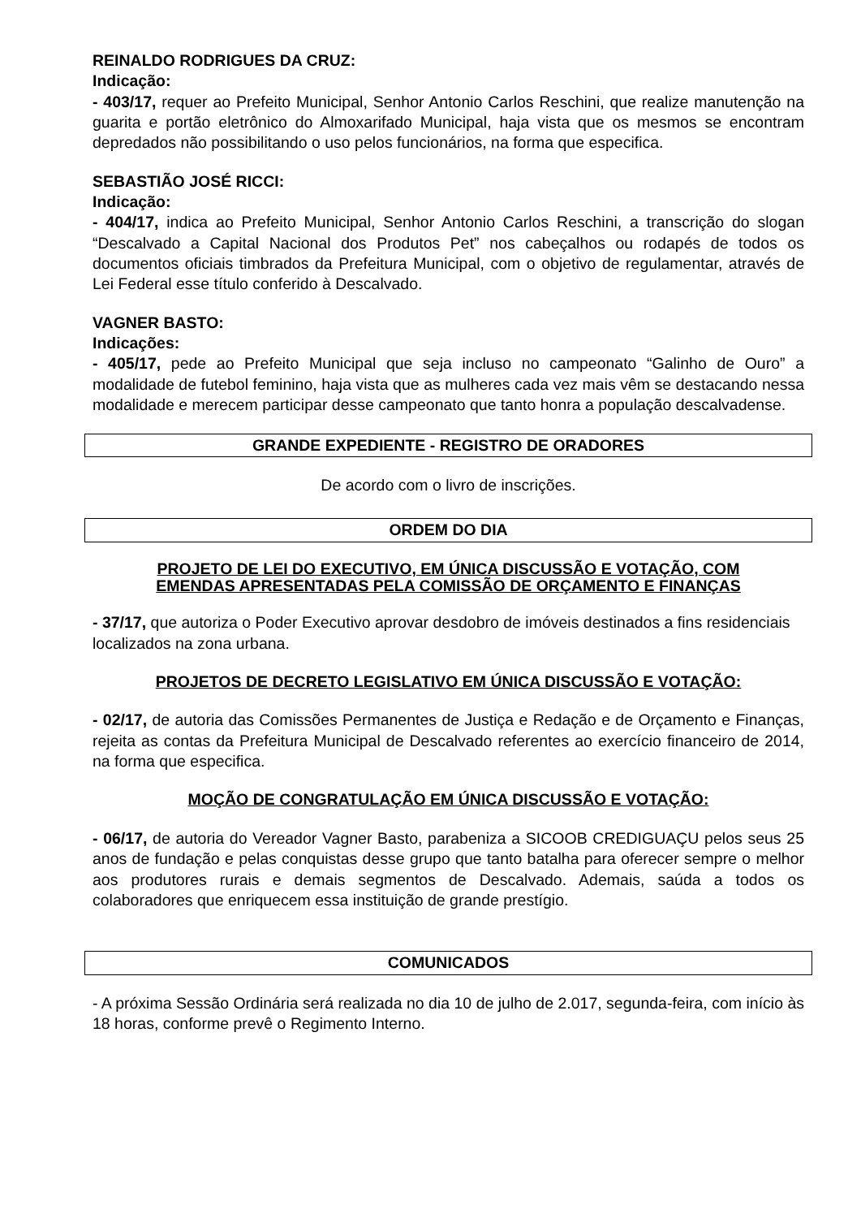REINALDO RODRIGUES DA CRUZ:
Indicação:
- 403/17, requer ao Prefeito Municipal, Senhor Antonio Carlos Reschini, que realize manutenção na guarita e portão eletrônico do Almoxarifado Municipal, haja vista que os mesmos se encontram depredados não possibilitando o uso pelos funcionários, na forma que especifica.
SEBASTIÃO JOSÉ RICCI:
Indicação:
- 404/17, indica ao Prefeito Municipal, Senhor Antonio Carlos Reschini, a transcrição do slogan “Descalvado a Capital Nacional dos Produtos Pet” nos cabeçalhos ou rodapés de todos os documentos oficiais timbrados da Prefeitura Municipal, com o objetivo de regulamentar, através de Lei Federal esse título conferido à Descalvado.
VAGNER BASTO:
Indicações:
- 405/17, pede ao Prefeito Municipal que seja incluso no campeonato “Galinho de Ouro” a modalidade de futebol feminino, haja vista que as mulheres cada vez mais vêm se destacando nessa modalidade e merecem participar desse campeonato que tanto honra a população descalvadense.
GRANDE EXPEDIENTE - REGISTRO DE ORADORES
De acordo com o livro de inscrições.
ORDEM DO DIA
PROJETO DE LEI DO EXECUTIVO, EM ÚNICA DISCUSSÃO E VOTAÇÃO, COM
EMENDAS APRESENTADAS PELA COMISSÃO DE ORÇAMENTO E FINANÇAS
- 37/17, que autoriza o Poder Executivo aprovar desdobro de imóveis destinados a fins residenciais localizados na zona urbana.
PROJETOS DE DECRETO LEGISLATIVO EM ÚNICA DISCUSSÃO E VOTAÇÃO:
- 02/17, de autoria das Comissões Permanentes de Justiça e Redação e de Orçamento e Finanças, rejeita as contas da Prefeitura Municipal de Descalvado referentes ao exercício financeiro de 2014, na forma que especifica.
MOÇÃO DE CONGRATULAÇÃO EM ÚNICA DISCUSSÃO E VOTAÇÃO:
- 06/17, de autoria do Vereador Vagner Basto, parabeniza a SICOOB CREDIGUAÇU pelos seus 25 anos de fundação e pelas conquistas desse grupo que tanto batalha para oferecer sempre o melhor aos produtores rurais e demais segmentos de Descalvado. Ademais, saúda a todos os colaboradores que enriquecem essa instituição de grande prestígio.
COMUNICADOS
- A próxima Sessão Ordinária será realizada no dia 10 de julho de 2.017, segunda-feira, com início às 18 horas, conforme prevê o Regimento Interno.